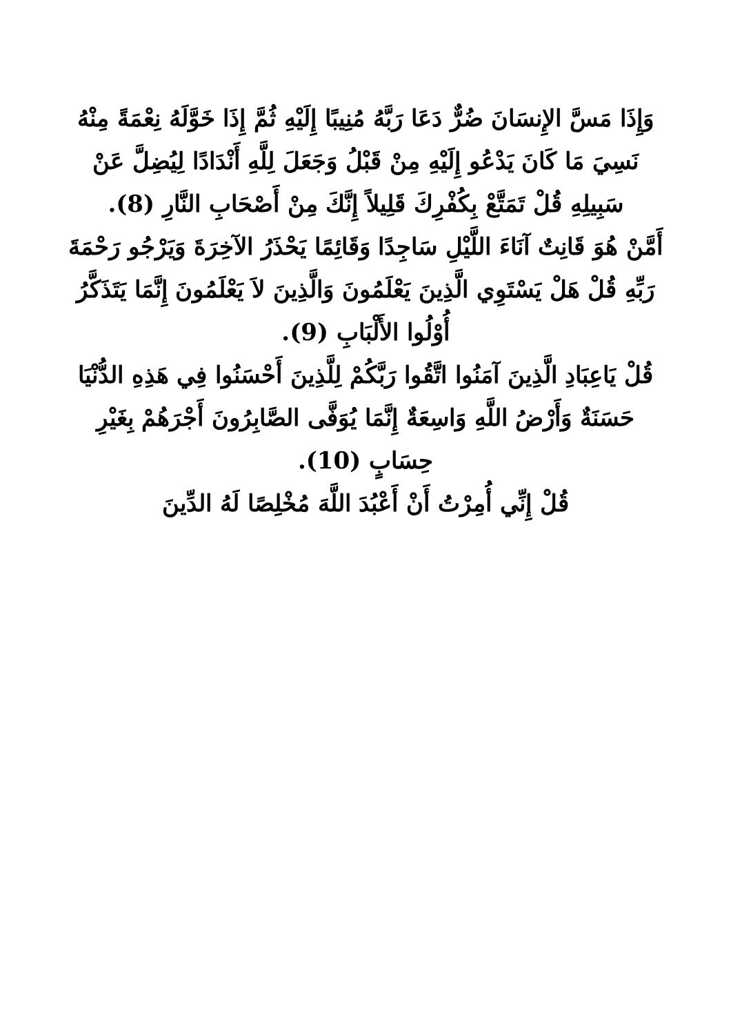وَإِذَا مَسَّ الإِنسَانَ ضُرٌّ دَعَا رَبَّهُ مُنِيبًا إِلَيْهِ ثُمَّ إِذَا خَوَّلَهُ نِعْمَةً مِنْهُ نَسِيَ مَا كَانَ يَدْعُو إِلَيْهِ مِنْ قَبْلُ وَجَعَلَ لِلَّهِ أَنْدَادًا لِيُضِلَّ عَنْ سَبِيلِهِ قُلْ تَمَتَّعْ بِكُفْرِكَ قَلِيلاً إِنَّكَ مِنْ أَصْحَابِ النَّارِ (8).
أَمَّنْ هُوَ قَانِتٌ آنَاءَ اللَّيْلِ سَاجِدًا وَقَائِمًا يَحْذَرُ الآخِرَةَ وَيَرْجُو رَحْمَةَ رَبِّهِ قُلْ هَلْ يَسْتَوِي الَّذِينَ يَعْلَمُونَ وَالَّذِينَ لاَ يَعْلَمُونَ إِنَّمَا يَتَذَكَّرُ أُوْلُوا الأَلْبَابِ (9).
قُلْ يَاعِبَادِ الَّذِينَ آمَنُوا اتَّقُوا رَبَّكُمْ لِلَّذِينَ أَحْسَنُوا فِي هَذِهِ الدُّنْيَا حَسَنَةٌ وَأَرْضُ اللَّهِ وَاسِعَةٌ إِنَّمَا يُوَفَّى الصَّابِرُونَ أَجْرَهُمْ بِغَيْرِ حِسَابٍ (10).
قُلْ إِنِّي أُمِرْتُ أَنْ أَعْبُدَ اللَّهَ مُخْلِصًا لَهُ الدِّينَ